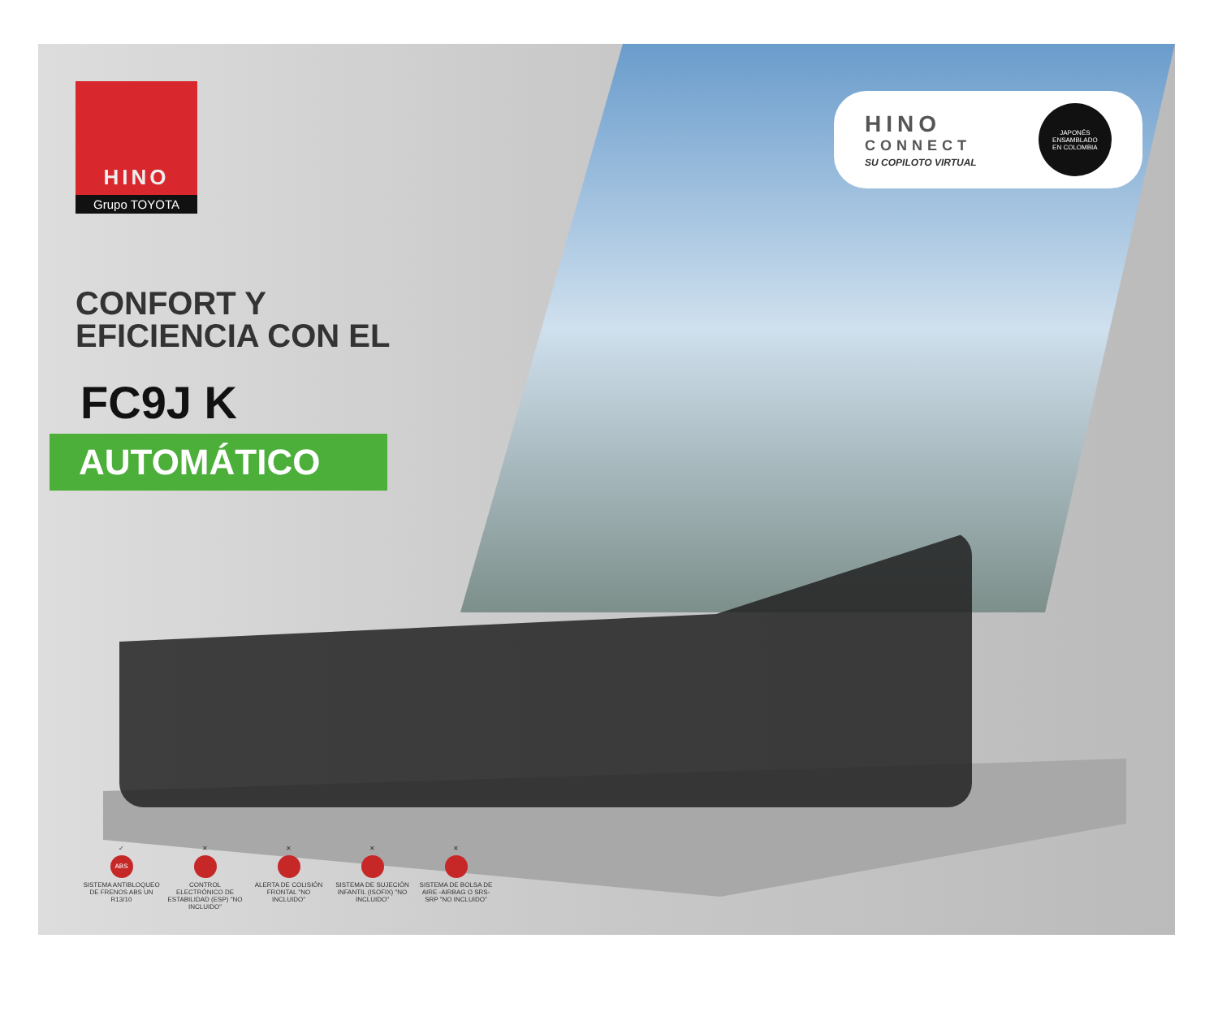HINO
CONNECT
SU COPILOTO VIRTUAL
JAPONÉS ENSAMBLADO
EN COLOMBIA
HINO
Grupo TOYOTA
CONFORT Y
EFICIENCIA CON EL
FC9J K
AUTOMÁTICO
✓
ABS
SISTEMA ANTIBLOQUEO DE FRENOS ABS UN R13/10
✕
CONTROL ELECTRÓNICO DE ESTABILIDAD (ESP) "NO INCLUIDO"
✕
ALERTA DE COLISIÓN FRONTAL "NO INCLUIDO"
✕
SISTEMA DE SUJECIÓN INFANTIL (ISOFIX) "NO INCLUIDO"
✕
SISTEMA DE BOLSA DE AIRE -AIRBAG O SRS- SRP "NO INCLUIDO"